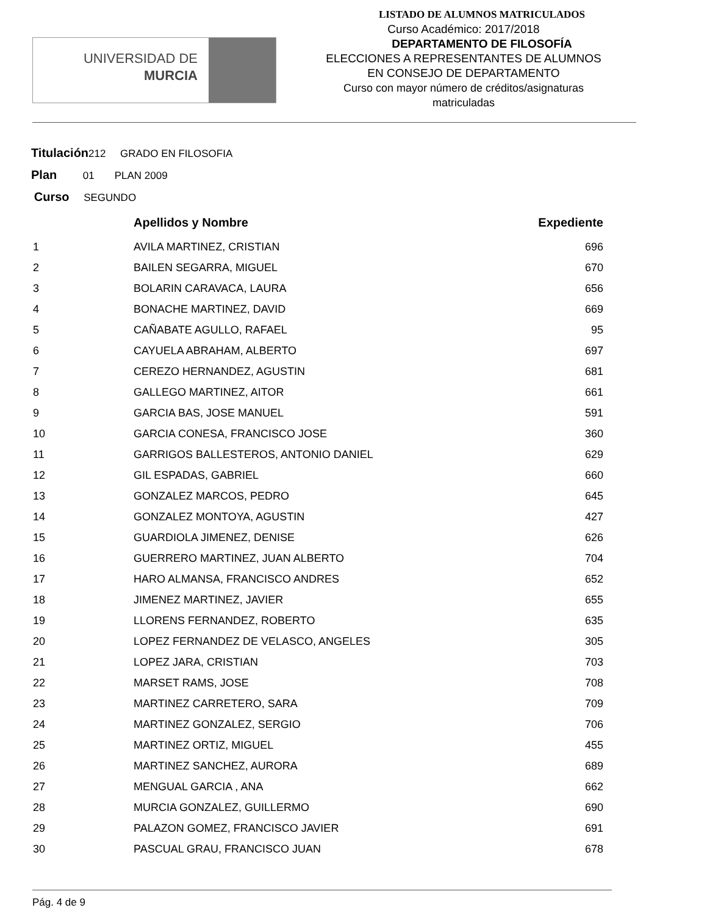UNIVERSIDAD DE
MURCIA
LISTADO DE ALUMNOS MATRICULADOS
Curso Académico: 2017/2018
DEPARTAMENTO DE FILOSOFÍA
ELECCIONES A REPRESENTANTES DE ALUMNOS
EN CONSEJO DE DEPARTAMENTO
Curso con mayor número de créditos/asignaturas
matriculadas
Titulación212 GRADO EN FILOSOFIA
Plan 01 PLAN 2009
Curso SEGUNDO
| | Apellidos y Nombre | Expediente |
| --- | --- | --- |
| 1 | AVILA MARTINEZ, CRISTIAN | 696 |
| 2 | BAILEN SEGARRA, MIGUEL | 670 |
| 3 | BOLARIN CARAVACA, LAURA | 656 |
| 4 | BONACHE MARTINEZ, DAVID | 669 |
| 5 | CAÑABATE AGULLO, RAFAEL | 95 |
| 6 | CAYUELA ABRAHAM, ALBERTO | 697 |
| 7 | CEREZO HERNANDEZ, AGUSTIN | 681 |
| 8 | GALLEGO MARTINEZ, AITOR | 661 |
| 9 | GARCIA BAS, JOSE MANUEL | 591 |
| 10 | GARCIA CONESA, FRANCISCO JOSE | 360 |
| 11 | GARRIGOS BALLESTEROS, ANTONIO DANIEL | 629 |
| 12 | GIL ESPADAS, GABRIEL | 660 |
| 13 | GONZALEZ MARCOS, PEDRO | 645 |
| 14 | GONZALEZ MONTOYA, AGUSTIN | 427 |
| 15 | GUARDIOLA JIMENEZ, DENISE | 626 |
| 16 | GUERRERO MARTINEZ, JUAN ALBERTO | 704 |
| 17 | HARO ALMANSA, FRANCISCO ANDRES | 652 |
| 18 | JIMENEZ MARTINEZ, JAVIER | 655 |
| 19 | LLORENS FERNANDEZ, ROBERTO | 635 |
| 20 | LOPEZ FERNANDEZ DE VELASCO, ANGELES | 305 |
| 21 | LOPEZ JARA, CRISTIAN | 703 |
| 22 | MARSET RAMS, JOSE | 708 |
| 23 | MARTINEZ CARRETERO, SARA | 709 |
| 24 | MARTINEZ GONZALEZ, SERGIO | 706 |
| 25 | MARTINEZ ORTIZ, MIGUEL | 455 |
| 26 | MARTINEZ SANCHEZ, AURORA | 689 |
| 27 | MENGUAL GARCIA , ANA | 662 |
| 28 | MURCIA GONZALEZ, GUILLERMO | 690 |
| 29 | PALAZON GOMEZ, FRANCISCO JAVIER | 691 |
| 30 | PASCUAL GRAU, FRANCISCO JUAN | 678 |
Pág. 4 de 9